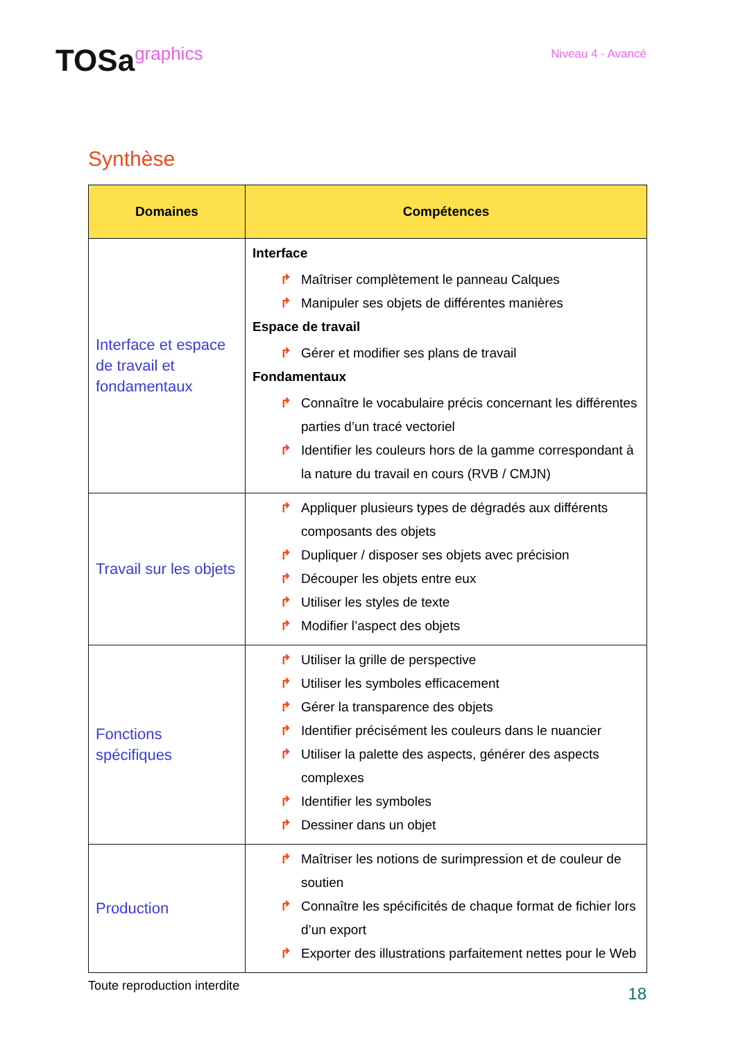TOSagraphics
Niveau 4 - Avancé
Synthèse
| Domaines | Compétences |
| --- | --- |
| Interface et espace de travail et fondamentaux | Interface ↱ Maîtriser complètement le panneau Calques ↱ Manipuler ses objets de différentes manières Espace de travail ↱ Gérer et modifier ses plans de travail Fondamentaux ↱ Connaître le vocabulaire précis concernant les différentes parties d’un tracé vectoriel ↱ Identifier les couleurs hors de la gamme correspondant à la nature du travail en cours (RVB / CMJN) |
| Travail sur les objets | ↱ Appliquer plusieurs types de dégradés aux différents composants des objets ↱ Dupliquer / disposer ses objets avec précision ↱ Découper les objets entre eux ↱ Utiliser les styles de texte ↱ Modifier l’aspect des objets |
| Fonctions spécifiques | ↱ Utiliser la grille de perspective ↱ Utiliser les symboles efficacement ↱ Gérer la transparence des objets ↱ Identifier précisément les couleurs dans le nuancier ↱ Utiliser la palette des aspects, générer des aspects complexes ↱ Identifier les symboles ↱ Dessiner dans un objet |
| Production | ↱ Maîtriser les notions de surimpression et de couleur de soutien ↱ Connaître les spécificités de chaque format de fichier lors d’un export ↱ Exporter des illustrations parfaitement nettes pour le Web |
Toute reproduction interdite 18